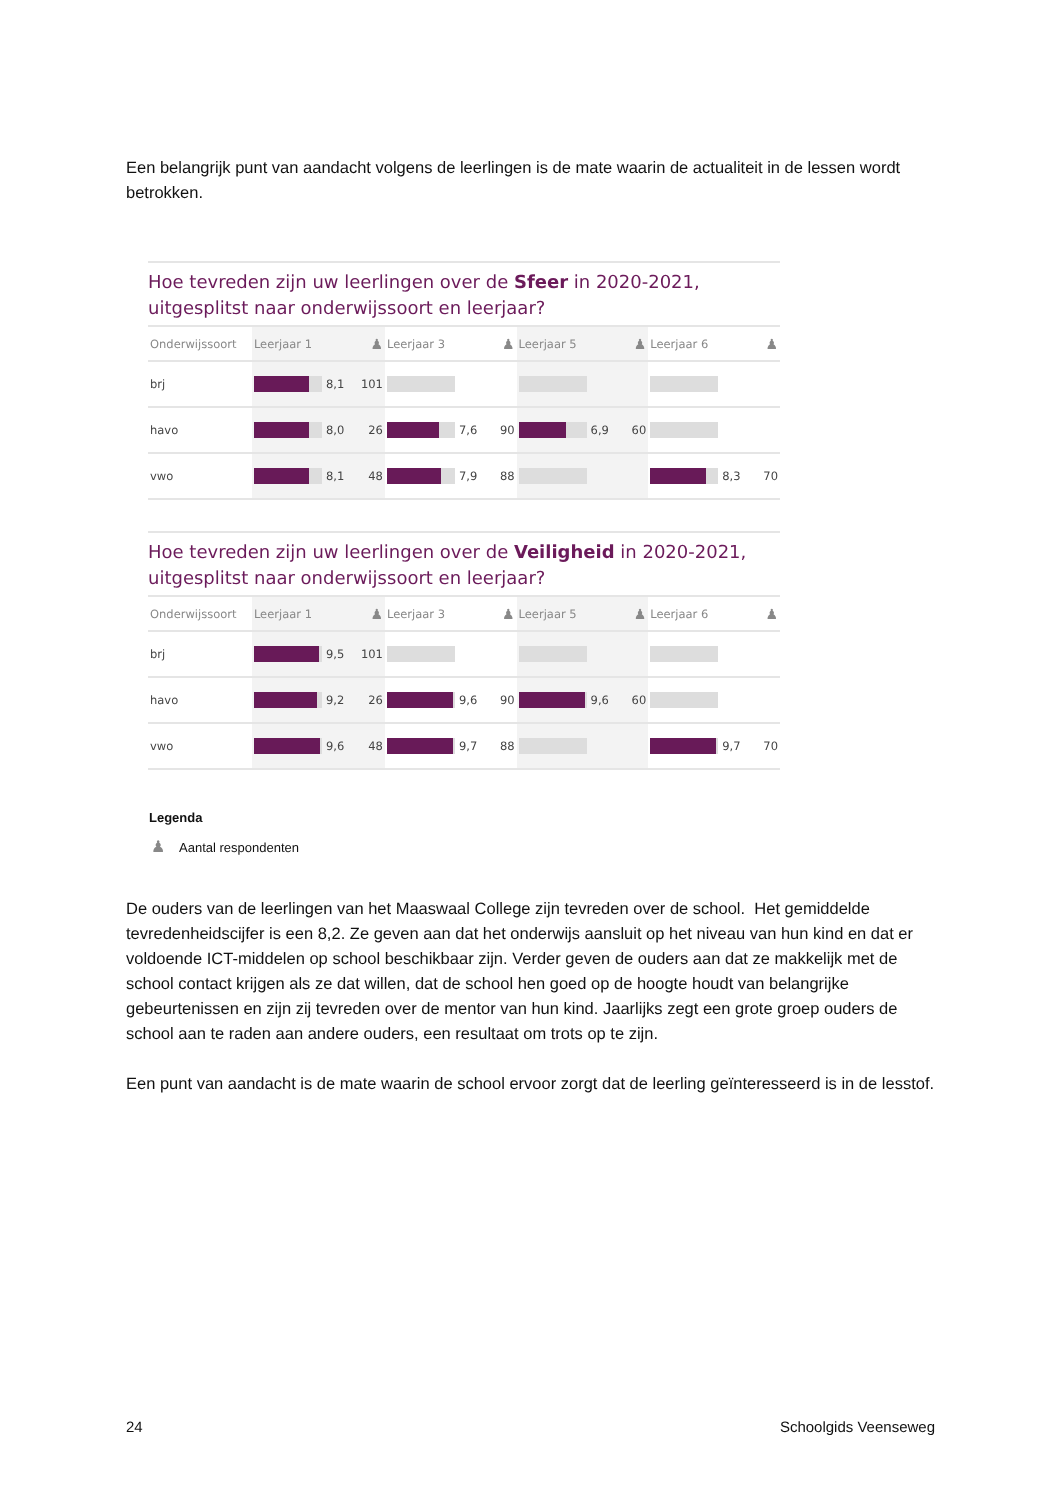Een belangrijk punt van aandacht volgens de leerlingen is de mate waarin de actualiteit in de lessen wordt betrokken.
Hoe tevreden zijn uw leerlingen over de Sfeer in 2020-2021, uitgesplitst naar onderwijssoort en leerjaar?
| Onderwijssoort | Leerjaar 1 | | ♟ | Leerjaar 3 | | ♟ | Leerjaar 5 | | ♟ | Leerjaar 6 | | ♟ |
| --- | --- | --- | --- | --- | --- | --- | --- | --- | --- | --- | --- | --- |
| brj | | 8,1 | 101 | | | | | | | | | |
| havo | | 8,0 | 26 | | 7,6 | 90 | | 6,9 | 60 | | | |
| vwo | | 8,1 | 48 | | 7,9 | 88 | | | | | 8,3 | 70 |
Hoe tevreden zijn uw leerlingen over de Veiligheid in 2020-2021, uitgesplitst naar onderwijssoort en leerjaar?
| Onderwijssoort | Leerjaar 1 | | ♟ | Leerjaar 3 | | ♟ | Leerjaar 5 | | ♟ | Leerjaar 6 | | ♟ |
| --- | --- | --- | --- | --- | --- | --- | --- | --- | --- | --- | --- | --- |
| brj | | 9,5 | 101 | | | | | | | | | |
| havo | | 9,2 | 26 | | 9,6 | 90 | | 9,6 | 60 | | | |
| vwo | | 9,6 | 48 | | 9,7 | 88 | | | | | 9,7 | 70 |
Legenda
♟ Aantal respondenten
De ouders van de leerlingen van het Maaswaal College zijn tevreden over de school. Het gemiddelde tevredenheidscijfer is een 8,2. Ze geven aan dat het onderwijs aansluit op het niveau van hun kind en dat er voldoende ICT-middelen op school beschikbaar zijn. Verder geven de ouders aan dat ze makkelijk met de school contact krijgen als ze dat willen, dat de school hen goed op de hoogte houdt van belangrijke gebeurtenissen en zijn zij tevreden over de mentor van hun kind. Jaarlijks zegt een grote groep ouders de school aan te raden aan andere ouders, een resultaat om trots op te zijn.
Een punt van aandacht is de mate waarin de school ervoor zorgt dat de leerling geïnteresseerd is in de lesstof.
24 Schoolgids Veenseweg